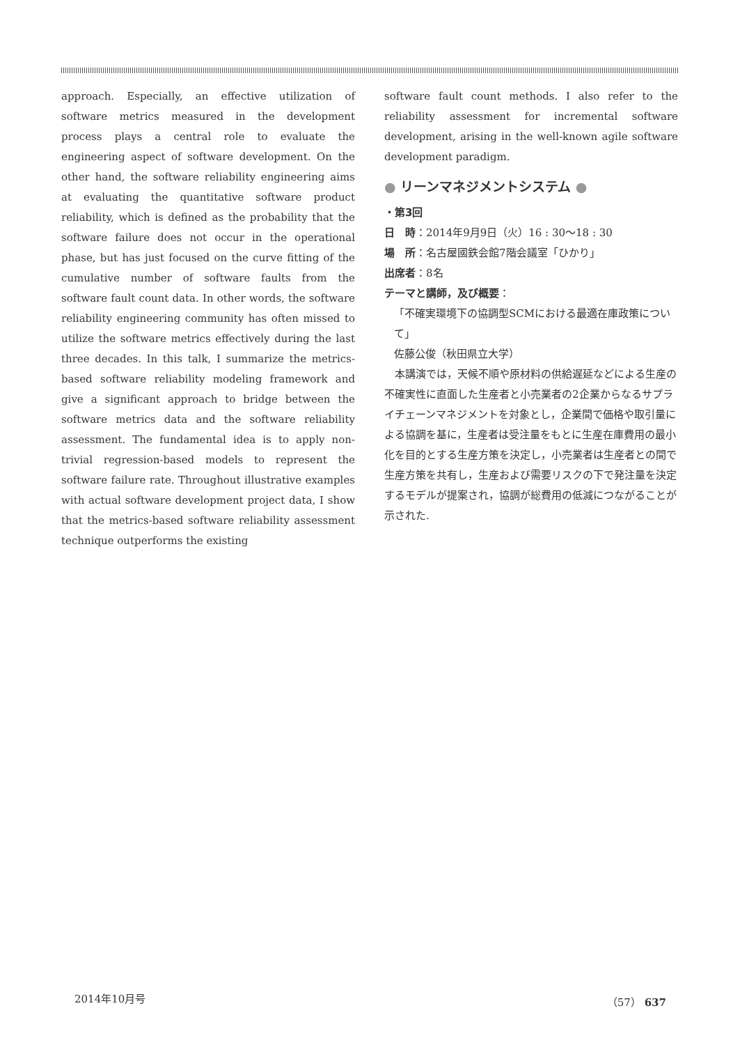approach. Especially, an effective utilization of software metrics measured in the development process plays a central role to evaluate the engineering aspect of software development. On the other hand, the software reliability engineering aims at evaluating the quantitative software product reliability, which is defined as the probability that the software failure does not occur in the operational phase, but has just focused on the curve fitting of the cumulative number of software faults from the software fault count data. In other words, the software reliability engineering community has often missed to utilize the software metrics effectively during the last three decades. In this talk, I summarize the metrics-based software reliability modeling framework and give a significant approach to bridge between the software metrics data and the software reliability assessment. The fundamental idea is to apply non-trivial regression-based models to represent the software failure rate. Throughout illustrative examples with actual software development project data, I show that the metrics-based software reliability assessment technique outperforms the existing
software fault count methods. I also refer to the reliability assessment for incremental software development, arising in the well-known agile software development paradigm.
● リーンマネジメントシステム ●
・第3回
日　時：2014年9月9日（火）16 : 30～18 : 30
場　所：名古屋國鉄会館7階会議室「ひかり」
出席者：8名
テーマと講師，及び概要：
「不確実環境下の協調型SCMにおける最適在庫政策について」
佐藤公俊（秋田県立大学）
　本講演では，天候不順や原材料の供給遅延などによる生産の不確実性に直面した生産者と小売業者の2企業からなるサプライチェーンマネジメントを対象とし，企業間で価格や取引量による協調を基に，生産者は受注量をもとに生産在庫費用の最小化を目的とする生産方策を決定し，小売業者は生産者との間で生産方策を共有し，生産および需要リスクの下で発注量を決定するモデルが提案され，協調が総費用の低減につながることが示された.
2014年10月号 （57） 637